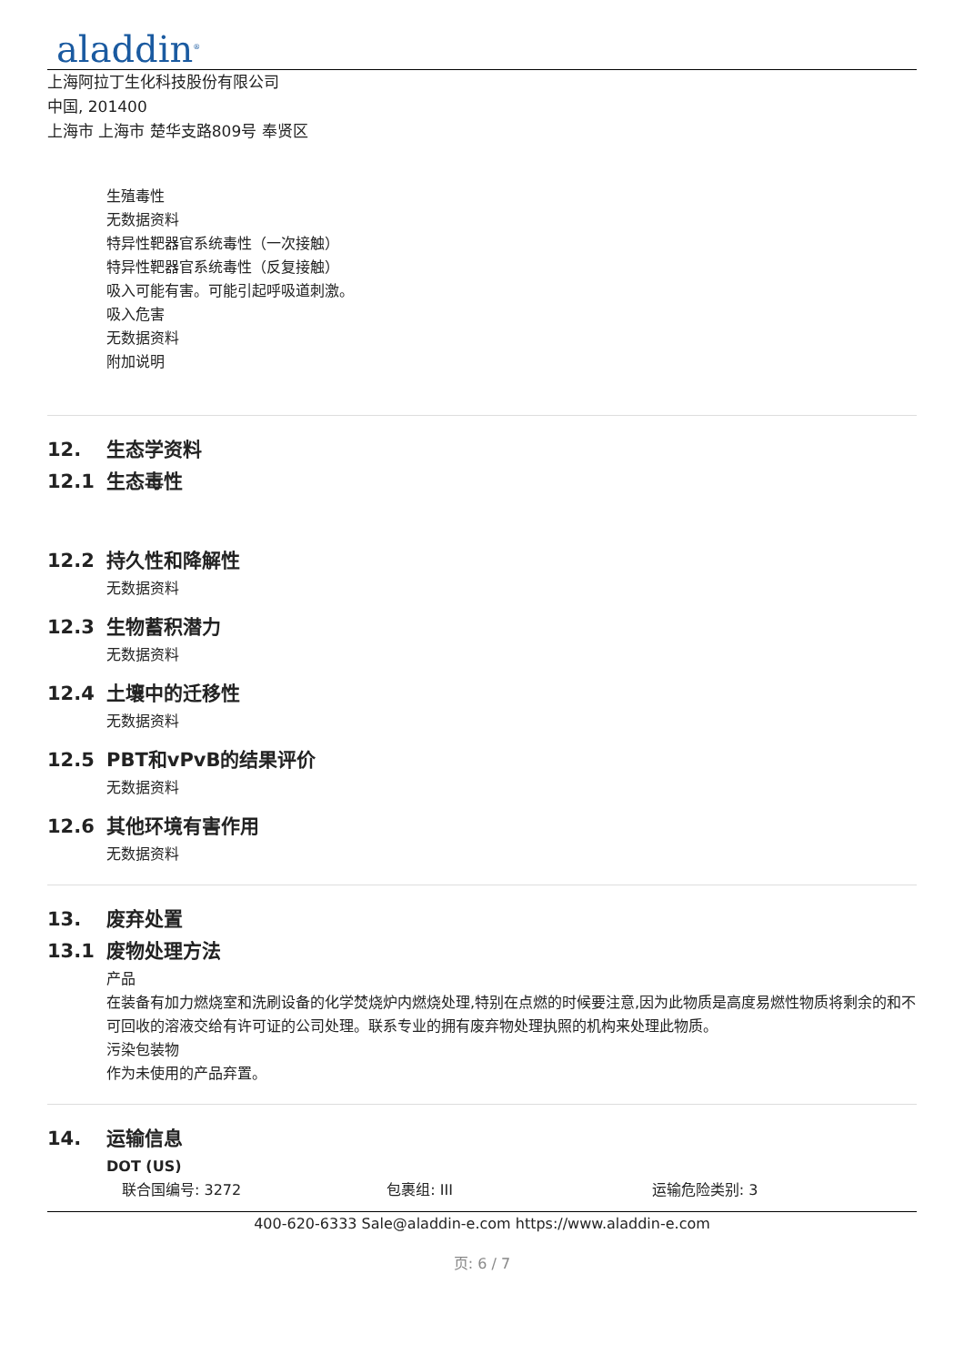aladdin<sup>®</sup>
上海阿拉丁生化科技股份有限公司
中国, 201400
上海市 上海市 楚华支路809号 奉贤区
生殖毒性
无数据资料
特异性靶器官系统毒性（一次接触）
特异性靶器官系统毒性（反复接触）
吸入可能有害。可能引起呼吸道刺激。
吸入危害
无数据资料
附加说明
12. 生态学资料
12.1 生态毒性
12.2 持久性和降解性
无数据资料
12.3 生物蓄积潜力
无数据资料
12.4 土壤中的迁移性
无数据资料
12.5 PBT和vPvB的结果评价
无数据资料
12.6 其他环境有害作用
无数据资料
13. 废弃处置
13.1 废物处理方法
产品
在装备有加力燃烧室和洗刷设备的化学焚烧炉内燃烧处理,特别在点燃的时候要注意,因为此物质是高度易燃性物质将剩余的和不可回收的溶液交给有许可证的公司处理。联系专业的拥有废弃物处理执照的机构来处理此物质。
污染包装物
作为未使用的产品弃置。
14. 运输信息
DOT (US)
联合国编号: 3272 包裹组: III 运输危险类别: 3
400-620-6333 Sale@aladdin-e.com https://www.aladdin-e.com
页: 6 / 7